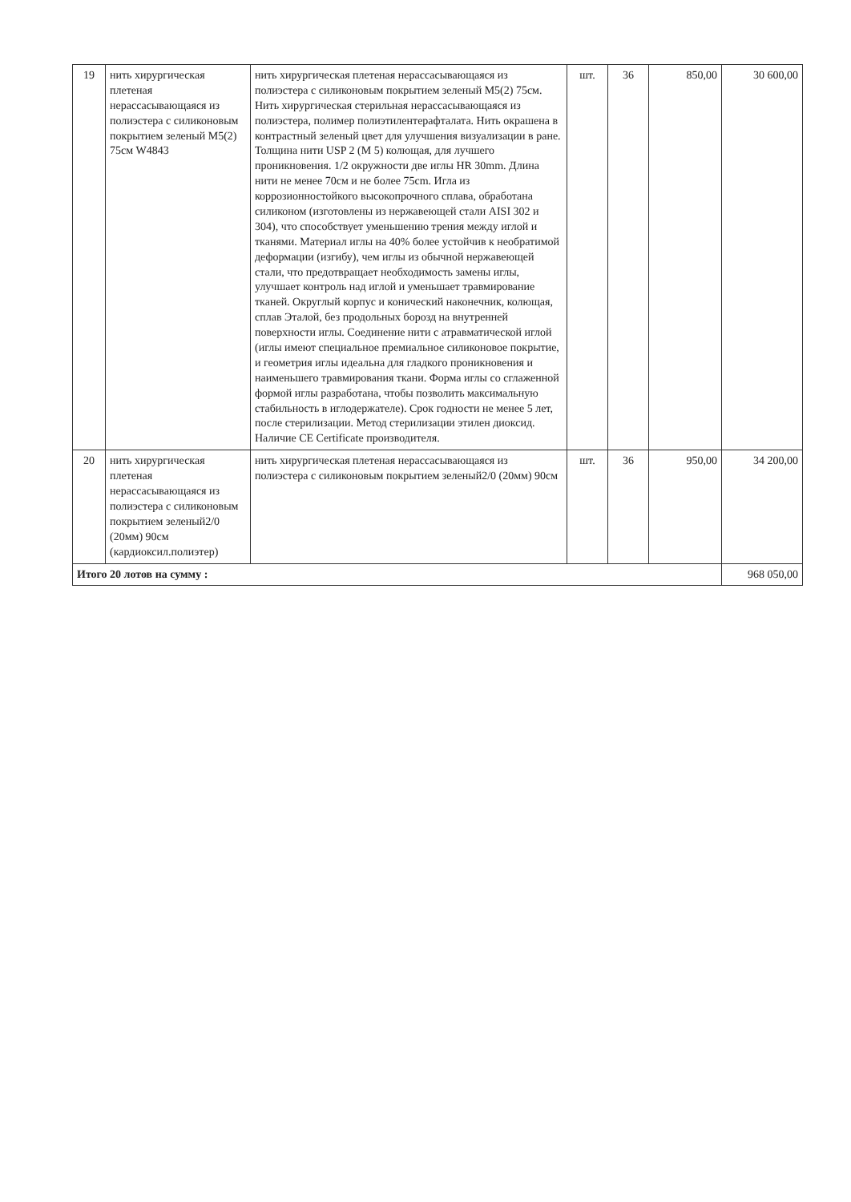| 19 | нить хирургическая плетеная нерассасывающаяся из полиэстера с силиконовым покрытием зеленый M5(2) 75см W4843 | нить хирургическая плетеная нерассасывающаяся из полиэстера с силиконовым покрытием зеленый М5(2) 75см. Нить хирургическая стерильная нерассасывающаяся из полиэстера, полимер полиэтилентерафталата. Нить окрашена в контрастный зеленый цвет для улучшения визуализации в ране. Толщина нити USP 2 (M 5) колющая, для лучшего проникновения. 1/2 окружности две иглы HR 30mm. Длина нити не менее 70см и не более 75cm. Игла из коррозионностойкого высокопрочного сплава, обработана силиконом (изготовлены из нержавеющей стали AISI 302 и 304), что способствует уменьшению трения между иглой и тканями. Материал иглы на 40% более устойчив к необратимой деформации (изгибу), чем иглы из обычной нержавеющей стали, что предотвращает необходимость замены иглы, улучшает контроль над иглой и уменьшает травмирование тканей. Округлый корпус и конический наконечник, колющая, сплав Эталой, без продольных борозд на внутренней поверхности иглы. Соединение нити с атравматической иглой (иглы имеют специальное премиальное силиконовое покрытие, и геометрия иглы идеальна для гладкого проникновения и наименьшего травмирования ткани. Форма иглы со сглаженной формой иглы разработана, чтобы позволить максимальную стабильность в иглодержателе). Срок годности не менее 5 лет, после стерилизации. Метод стерилизации этилен диоксид. Наличие CE Certificate производителя. | шт. | 36 | 850,00 | 30 600,00 |
| 20 | нить хирургическая плетеная нерассасывающаяся из полиэстера с силиконовым покрытием зеленый2/0 (20мм) 90см (кардиоксил.полиэтер) | нить хирургическая плетеная нерассасывающаяся из полиэстера с силиконовым покрытием зеленый2/0 (20мм) 90см | шт. | 36 | 950,00 | 34 200,00 |
| Итого 20 лотов на сумму : | | | | | | 968 050,00 |